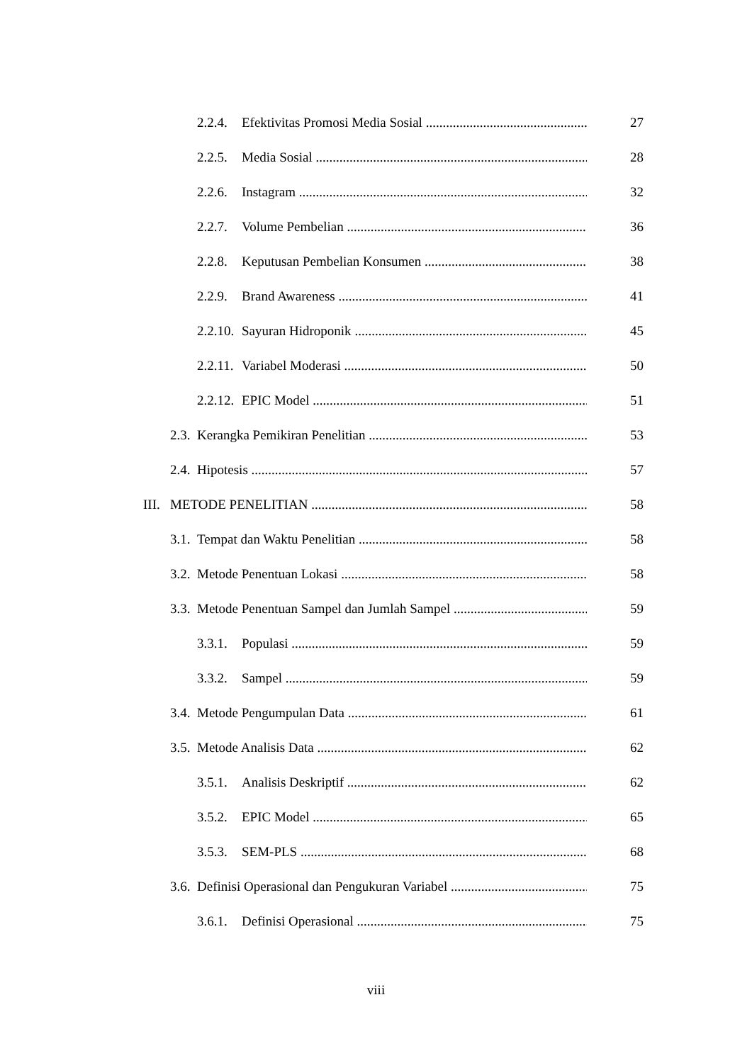2.2.4. Efektivitas Promosi Media Sosial 27
2.2.5. Media Sosial 28
2.2.6. Instagram 32
2.2.7. Volume Pembelian 36
2.2.8. Keputusan Pembelian Konsumen 38
2.2.9. Brand Awareness 41
2.2.10. Sayuran Hidroponik 45
2.2.11. Variabel Moderasi 50
2.2.12. EPIC Model 51
2.3. Kerangka Pemikiran Penelitian 53
2.4. Hipotesis 57
III. METODE PENELITIAN 58
3.1. Tempat dan Waktu Penelitian 58
3.2. Metode Penentuan Lokasi 58
3.3. Metode Penentuan Sampel dan Jumlah Sampel 59
3.3.1. Populasi 59
3.3.2. Sampel 59
3.4. Metode Pengumpulan Data 61
3.5. Metode Analisis Data 62
3.5.1. Analisis Deskriptif 62
3.5.2. EPIC Model 65
3.5.3. SEM-PLS 68
3.6. Definisi Operasional dan Pengukuran Variabel 75
3.6.1. Definisi Operasional 75
viii